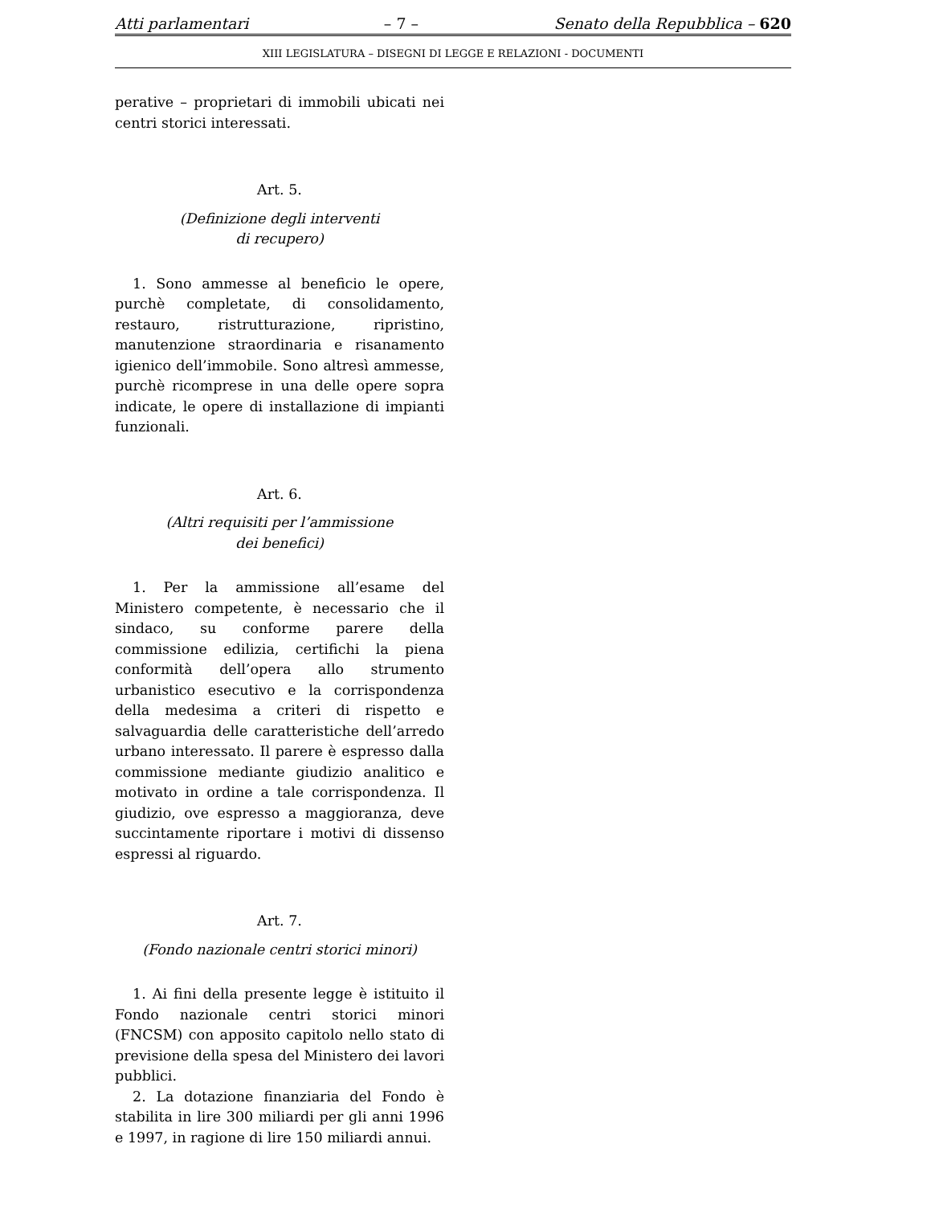Atti parlamentari – 7 – Senato della Repubblica – 620
XIII LEGISLATURA – DISEGNI DI LEGGE E RELAZIONI - DOCUMENTI
perative – proprietari di immobili ubicati nei centri storici interessati.
Art. 5.
(Definizione degli interventi
di recupero)
1. Sono ammesse al beneficio le opere, purchè completate, di consolidamento, restauro, ristrutturazione, ripristino, manutenzione straordinaria e risanamento igienico dell’immobile. Sono altresì ammesse, purchè ricomprese in una delle opere sopra indicate, le opere di installazione di impianti funzionali.
Art. 6.
(Altri requisiti per l’ammissione
dei benefici)
1. Per la ammissione all’esame del Ministero competente, è necessario che il sindaco, su conforme parere della commissione edilizia, certifichi la piena conformità dell’opera allo strumento urbanistico esecutivo e la corrispondenza della medesima a criteri di rispetto e salvaguardia delle caratteristiche dell’arredo urbano interessato. Il parere è espresso dalla commissione mediante giudizio analitico e motivato in ordine a tale corrispondenza. Il giudizio, ove espresso a maggioranza, deve succintamente riportare i motivi di dissenso espressi al riguardo.
Art. 7.
(Fondo nazionale centri storici minori)
1. Ai fini della presente legge è istituito il Fondo nazionale centri storici minori (FNCSM) con apposito capitolo nello stato di previsione della spesa del Ministero dei lavori pubblici.
2. La dotazione finanziaria del Fondo è stabilita in lire 300 miliardi per gli anni 1996 e 1997, in ragione di lire 150 miliardi annui.